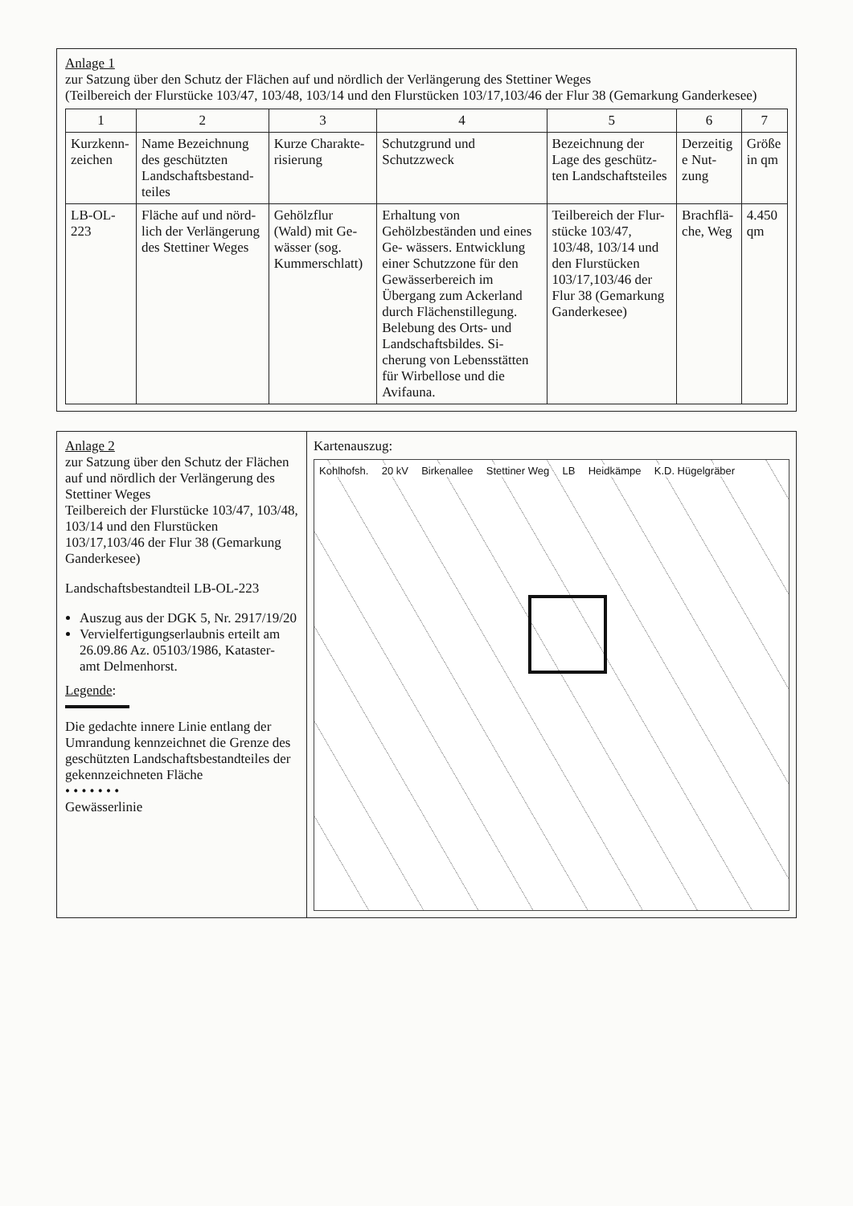Anlage 1
zur Satzung über den Schutz der Flächen auf und nördlich der Verlängerung des Stettiner Weges
(Teilbereich der Flurstücke 103/47, 103/48, 103/14 und den Flurstücken 103/17,103/46 der Flur 38 (Gemarkung Ganderkesee)
| 1 | 2 | 3 | 4 | 5 | 6 | 7 |
| --- | --- | --- | --- | --- | --- | --- |
| Kurzkenn- zeichen | Name Bezeichnung des geschützten Landschaftsbestand- teiles | Kurze Charakte- risierung | Schutzgrund und Schutzzweck | Bezeichnung der Lage des geschütz- ten Landschaftsteiles | Derzeitig e Nut- zung | Größe in qm |
| LB-OL-223 | Fläche auf und nörd- lich der Verlängerung des Stettiner Weges | Gehölzflur (Wald) mit Ge- wässer (sog. Kummerschlatt) | Erhaltung von Gehölzbeständen und eines Ge- wässers. Entwicklung einer Schutzzone für den Gewässerbereich im Übergang zum Ackerland durch Flächenstillegung. Belebung des Orts- und Landschaftsbildes. Si- cherung von Lebensstätten für Wirbellose und die Avifauna. | Teilbereich der Flur- stücke 103/47, 103/48, 103/14 und den Flurstücken 103/17,103/46 der Flur 38 (Gemarkung Ganderkesee) | Brachflä- che, Weg | 4.450 qm |
Anlage 2
zur Satzung über den Schutz der Flächen auf und nördlich der Verlängerung des Stettiner Weges
Teilbereich der Flurstücke 103/47, 103/48, 103/14 und den Flurstücken 103/17,103/46 der Flur 38 (Gemarkung Ganderkesee)
Landschaftsbestandteil LB-OL-223
Auszug aus der DGK 5, Nr. 2917/19/20
Vervielfertigungserlaubnis erteilt am 26.09.86 Az. 05103/1986, Kataster- amt Delmenhorst.
Legende:
Die gedachte innere Linie entlang der Umrandung kennzeichnet die Grenze des geschützten Landschaftsbestandteiles der gekennzeichneten Fläche
• • • • • • •
Gewässerlinie
Kartenauszug:
Kohlhofsh. 20 kV Birkenallee Stettiner Weg LB Heidkämpe K.D. Hügelgräber